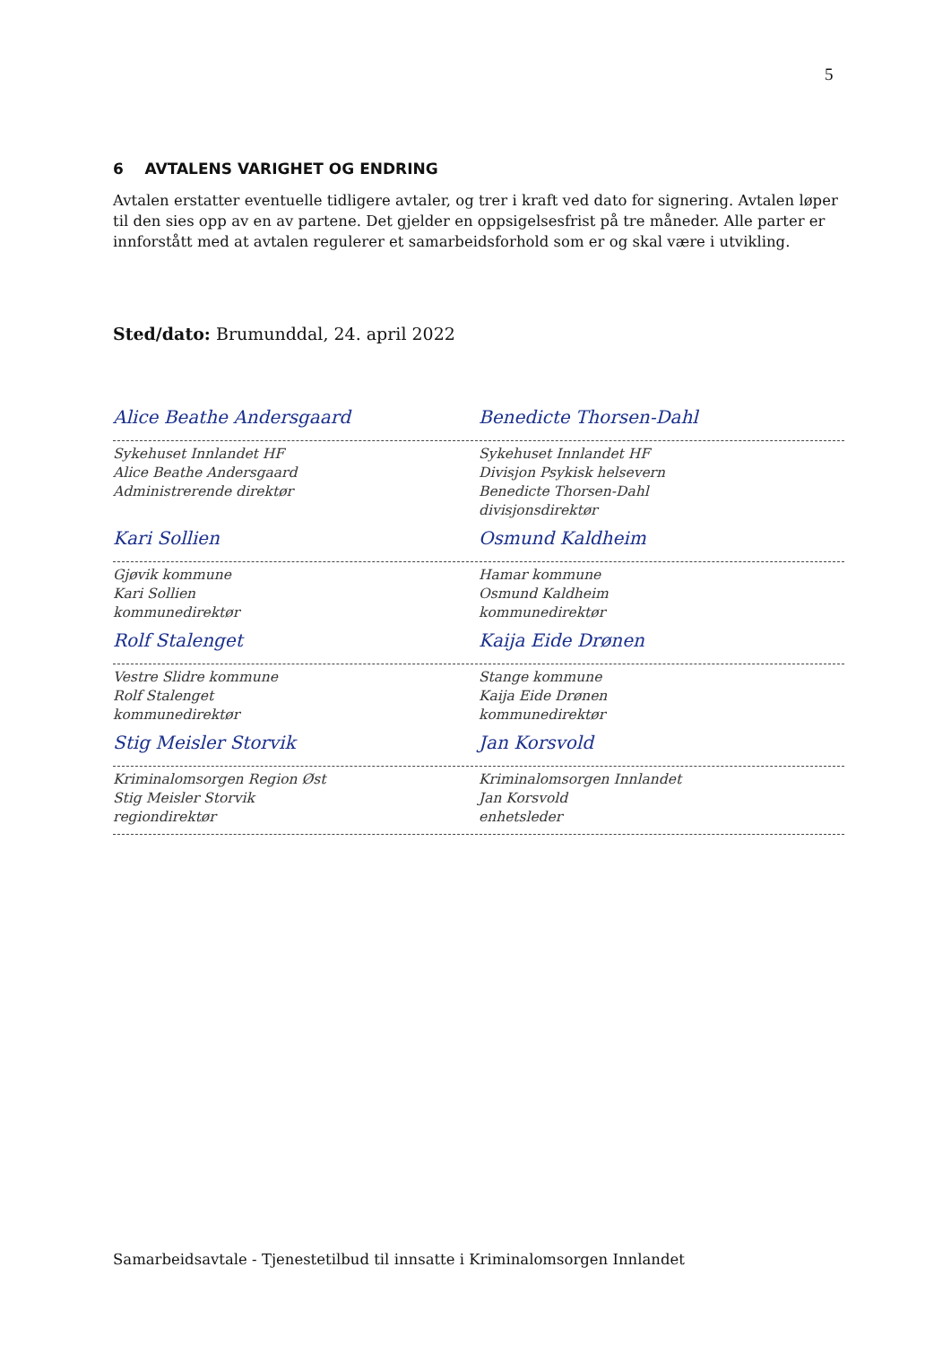5
6 AVTALENS VARIGHET OG ENDRING
Avtalen erstatter eventuelle tidligere avtaler, og trer i kraft ved dato for signering. Avtalen løper til den sies opp av en av partene. Det gjelder en oppsigelsesfrist på tre måneder. Alle parter er innforstått med at avtalen regulerer et samarbeidsforhold som er og skal være i utvikling.
Sted/dato: Brumunddal, 24. april 2022
Alice Beathe Andersgaard Benedicte Thorsen-Dahl
Sykehuset Innlandet HF
Alice Beathe Andersgaard
Administrerende direktør
Sykehuset Innlandet HF
Divisjon Psykisk helsevern
Benedicte Thorsen-Dahl
divisjonsdirektør
Kari Sollien Osmund Kaldheim
Gjøvik kommune
Kari Sollien
kommunedirektør
Hamar kommune
Osmund Kaldheim
kommunedirektør
Rolf Stalenget Kaija Eide Drønen
Vestre Slidre kommune
Rolf Stalenget
kommunedirektør
Stange kommune
Kaija Eide Drønen
kommunedirektør
Stig Meisler Storvik Jan Korsvold
Kriminalomsorgen Region Øst
Stig Meisler Storvik
regiondirektør
Kriminalomsorgen Innlandet
Jan Korsvold
enhetsleder
Samarbeidsavtale - Tjenestetilbud til innsatte i Kriminalomsorgen Innlandet